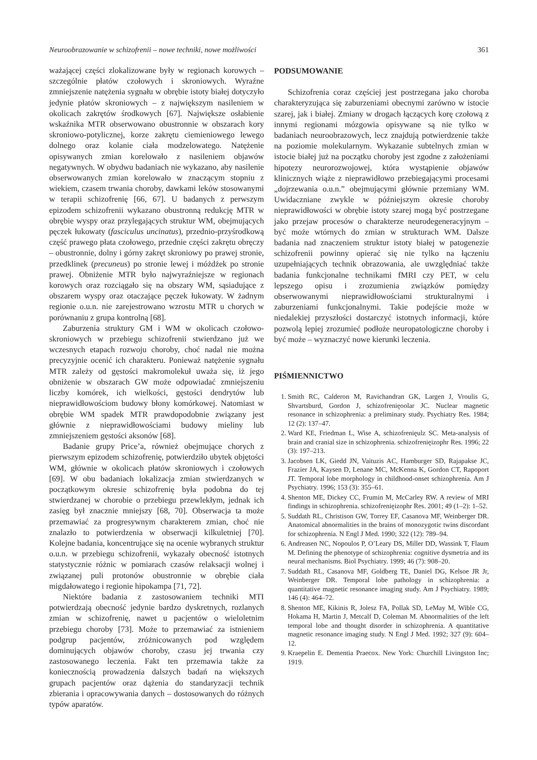Neuroobrazowanie w schizofrenii – nowe techniki, nowe możliwości 361
ważającej części zlokalizowane były w regionach korowych – szczególnie płatów czołowych i skroniowych. Wyraźne zmniejszenie natężenia sygnału w obrębie istoty białej dotyczyło jedynie płatów skroniowych – z największym nasileniem w okolicach zakrętów środkowych [67]. Największe osłabienie wskaźnika MTR obserwowano obustronnie w obszarach kory skroniowo-potylicznej, korze zakrętu ciemieniowego lewego dolnego oraz kolanie ciała modzelowatego. Natężenie opisywanych zmian korelowało z nasileniem objawów negatywnych. W obydwu badaniach nie wykazano, aby nasilenie obserwowanych zmian korelowało w znaczącym stopniu z wiekiem, czasem trwania choroby, dawkami leków stosowanymi w terapii schizofrenię [66, 67]. U badanych z perwszym epizodem schizofrenii wykazano obustronną redukcję MTR w obrębie wyspy oraz przylegających struktur WM, obejmujących pęczek łukowaty (fasciculus uncinatus), przednio-przyśrodkową część prawego płata czołowego, przednie części zakrętu obręczy – obustronnie, dolny i górny zakręt skroniowy po prawej stronie, przedklinek (precuneus) po stronie lewej i móżdżek po stronie prawej. Obniżenie MTR było najwyraźniejsze w regionach korowych oraz rozciągało się na obszary WM, sąsiadujące z obszarem wyspy oraz otaczające pęczek łukowaty. W żadnym regionie o.u.n. nie zarejestrowano wzrostu MTR u chorych w porównaniu z grupa kontrolną [68].
Zaburzenia struktury GM i WM w okolicach czołowo-skroniowych w przebiegu schizofrenii stwierdzano już we wczesnych etapach rozwoju choroby, choć nadal nie można precyzyjnie ocenić ich charakteru. Ponieważ natężenie sygnału MTR zależy od gęstości makromolekuł uważa się, iż jego obniżenie w obszarach GW może odpowiadać zmniejszeniu liczby komórek, ich wielkości, gęstości dendrytów lub nieprawidłowościom budowy błony komórkowej. Natomiast w obrębie WM spadek MTR prawdopodobnie związany jest głównie z nieprawidłowościami budowy mieliny lub zmniejszeniem gęstości aksonów [68].
Badanie grupy Price’a, również obejmujące chorych z pierwszym epizodem schizofrenię, potwierdziło ubytek objętości WM, głównie w okolicach płatów skroniowych i czołowych [69]. W obu badaniach lokalizacja zmian stwierdzanych w początkowym okresie schizofrenię była podobna do tej stwierdzanej w chorobie o przebiegu przewlekłym, jednak ich zasięg był znacznie mniejszy [68, 70]. Obserwacja ta może przemawiać za progresywnym charakterem zmian, choć nie znalazło to potwierdzenia w obserwacji kilkuletniej [70]. Kolejne badania, koncentrujące się na ocenie wybranych struktur o.u.n. w przebiegu schizofrenii, wykazały obecność istotnych statystycznie różnic w pomiarach czasów relaksacji wolnej i związanej puli protonów obustronnie w obrębie ciała migdałowatego i regionie hipokampa [71, 72].
Niektóre badania z zastosowaniem techniki MTI potwierdzają obecność jedynie bardzo dyskretnych, rozlanych zmian w schizofrenię, nawet u pacjentów o wieloletnim przebiegu choroby [73]. Może to przemawiać za istnieniem podgrup pacjentów, zróżnicowanych pod względem dominujących objawów choroby, czasu jej trwania czy zastosowanego leczenia. Fakt ten przemawia także za koniecznością prowadzenia dalszych badań na większych grupach pacjentów oraz dążenia do standaryzacji technik zbierania i opracowywania danych – dostosowanych do różnych typów aparatów.
PODSUMOWANIE
Schizofrenia coraz częściej jest postrzegana jako choroba charakteryzująca się zaburzeniami obecnymi zarówno w istocie szarej, jak i białej. Zmiany w drogach łączących korę czołową z innymi regionami mózgowia opisywane są nie tylko w badaniach neuroobrazowych, lecz znajdują potwierdzenie także na poziomie molekularnym. Wykazanie subtelnych zmian w istocie białej już na początku choroby jest zgodne z założeniami hipotezy neurorozwojowej, która wystąpienie objawów klinicznych wiąże z nieprawidłowo przebiegającymi procesami „dojrzewania o.u.n.” obejmującymi głównie przemiany WM. Uwidaczniane zwykle w późniejszym okresie choroby nieprawidłowości w obrębie istoty szarej mogą być postrzegane jako przejaw procesów o charakterze neurodegeneracyjnym – być może wtórnych do zmian w strukturach WM. Dalsze badania nad znaczeniem struktur istoty białej w patogenezie schizofrenii powinny opierać się nie tylko na łączeniu uzupełniających technik obrazowania, ale uwzględniać także badania funkcjonalne technikami fMRI czy PET, w celu lepszego opisu i zrozumienia związków pomiędzy obserwowanymi nieprawidłowościami strukturalnymi i zaburzeniami funkcjonalnymi. Takie podejście może w niedalekiej przyszłości dostarczyć istotnych informacji, które pozwolą lepiej zrozumieć podłoże neuropatologiczne choroby i być może – wyznaczyć nowe kierunki leczenia.
PIŚMIENNICTWO
1. Smith RC, Calderon M, Ravichandran GK, Largen J, Vroulis G, Shvartsburd, Gordon J, schizofrenięoolar JC. Nuclear magnetic resonance in schizophrenia: a preliminary study. Psychiatry Res. 1984; 12 (2): 137–47.
2. Ward KE, Friedman L, Wise A, schizofrenięulz SC. Meta-analysis of brain and cranial size in schizophrenia. schizofrenięizophr Res. 1996; 22 (3): 197–213.
3. Jacobsen LK, Giedd JN, Vaituzis AC, Hamburger SD, Rajapakse JC, Frazier JA, Kaysen D, Lenane MC, McKenna K, Gordon CT, Rapoport JT. Temporal lobe morphology in childhood-onset schizophrenia. Am J Psychiatry. 1996; 153 (3): 355–61.
4. Shenton ME, Dickey CC, Frumin M, McCarley RW. A review of MRI findings in schizophrenia. schizofrenięizophr Res. 2001; 49 (1–2): 1–52.
5. Suddath RL, Christison GW, Torrey EF, Casanova MF, Weinberger DR. Anatomical abnormalities in the brains of monozygotic twins discordant for schizophrenia. N Engl J Med. 1990; 322 (12): 789–94.
6. Andreasen NC, Nopoulos P, O’Leary DS, Miller DD, Wassink T, Flaum M. Defining the phenotype of schizophrenia: cognitive dysmetria and its neural mechanisms. Biol Psychiatry. 1999; 46 (7): 908–20.
7. Suddath RL, Casanova MF, Goldberg TE, Daniel DG, Kelsoe JR Jr, Weinberger DR. Temporal lobe pathology in schizophrenia: a quantitative magnetic resonance imaging study. Am J Psychiatry. 1989; 146 (4): 464–72.
8. Shenton ME, Kikinis R, Jolesz FA, Pollak SD, LeMay M, Wible CG, Hokama H, Martin J, Metcalf D, Coleman M. Abnormalities of the left temporal lobe and thought disorder in schizophrenia. A quantitative magnetic resonance imaging study. N Engl J Med. 1992; 327 (9): 604–12.
9. Kraepelin E. Dementia Praecox. New York: Churchill Livingston Inc; 1919.